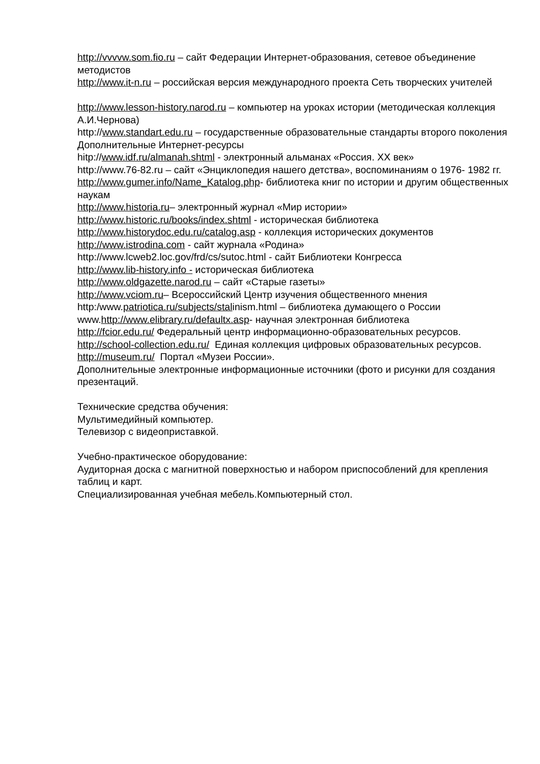http://vvvvw.som.fio.ru – сайт Федерации Интернет-образования, сетевое объединение методистов
http://www.it-n.ru – российская версия международного проекта Сеть творческих учителей
http://www.lesson-history.narod.ru – компьютер на уроках истории (методическая коллекция А.И.Чернова)
http://www.standart.edu.ru – государственные образовательные стандарты второго поколения
Дополнительные Интернет-ресурсы
hitp://www.idf.ru/almanah.shtml - электронный альманах «Россия. XX век»
http://www.76-82.ru – сайт «Энциклопедия нашего детства», воспоминаниям о 1976- 1982 гг.
http://www.gumer.info/Name_Katalog.php- библиотека книг по истории и другим общественных наукам
http://www.historia.ru– электронный журнал «Мир истории»
http://www.historic.ru/books/index.shtml - историческая библиотека
http://www.historydoc.edu.ru/catalog.asp - коллекция исторических документов
http://www.istrodina.com - сайт журнала «Родина»
http://www.lcweb2.loc.gov/frd/cs/sutoc.html - сайт Библиотеки Конгресса
http://www.lib-history.info - историческая библиотека
http://www.oldgazette.narod.ru – сайт «Старые газеты»
http://www.vciom.ru– Всероссийский Центр изучения общественного мнения
http:/www.patriotica.ru/subjects/stalinism.html – библиотека думающего о России
www.http://www.elibrary.ru/defaultx.asp- научная электронная библиотека
http://fcior.edu.ru/ Федеральный центр информационно-образовательных ресурсов.
http://school-collection.edu.ru/ Единая коллекция цифровых образовательных ресурсов.
http://museum.ru/ Портал «Музеи России».
Дополнительные электронные информационные источники (фото и рисунки для создания презентаций.
Технические средства обучения:
Мультимедийный компьютер.
Телевизор с видеоприставкой.
Учебно-практическое оборудование:
Аудиторная доска с магнитной поверхностью и набором приспособлений для крепления таблиц и карт.
Специализированная учебная мебель.Компьютерный стол.